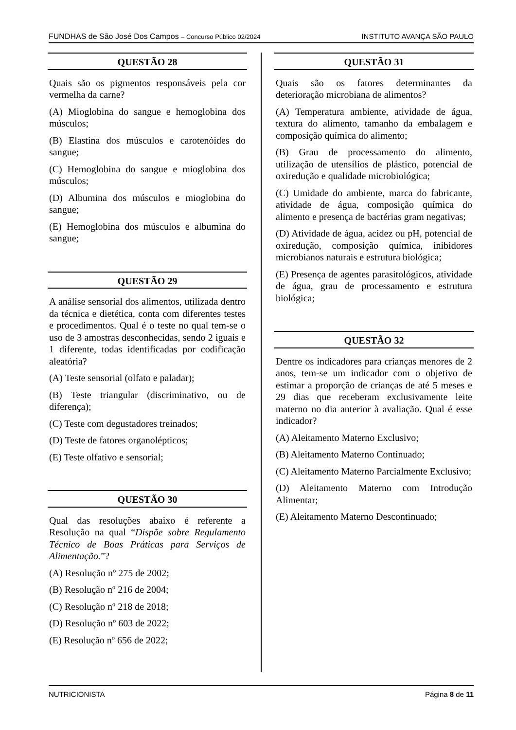FUNDHAS de São José Dos Campos – Concurso Público 02/2024 INSTITUTO AVANÇA SÃO PAULO
QUESTÃO 28
Quais são os pigmentos responsáveis pela cor vermelha da carne?
(A) Mioglobina do sangue e hemoglobina dos músculos;
(B) Elastina dos músculos e carotenóides do sangue;
(C) Hemoglobina do sangue e mioglobina dos músculos;
(D) Albumina dos músculos e mioglobina do sangue;
(E) Hemoglobina dos músculos e albumina do sangue;
QUESTÃO 29
A análise sensorial dos alimentos, utilizada dentro da técnica e dietética, conta com diferentes testes e procedimentos. Qual é o teste no qual tem-se o uso de 3 amostras desconhecidas, sendo 2 iguais e 1 diferente, todas identificadas por codificação aleatória?
(A) Teste sensorial (olfato e paladar);
(B) Teste triangular (discriminativo, ou de diferença);
(C) Teste com degustadores treinados;
(D) Teste de fatores organolépticos;
(E) Teste olfativo e sensorial;
QUESTÃO 30
Qual das resoluções abaixo é referente a Resolução na qual “Dispõe sobre Regulamento Técnico de Boas Práticas para Serviços de Alimentação.”?
(A) Resolução nº 275 de 2002;
(B) Resolução nº 216 de 2004;
(C) Resolução nº 218 de 2018;
(D) Resolução nº 603 de 2022;
(E) Resolução nº 656 de 2022;
QUESTÃO 31
Quais são os fatores determinantes da deterioração microbiana de alimentos?
(A) Temperatura ambiente, atividade de água, textura do alimento, tamanho da embalagem e composição química do alimento;
(B) Grau de processamento do alimento, utilização de utensílios de plástico, potencial de oxiredução e qualidade microbiológica;
(C) Umidade do ambiente, marca do fabricante, atividade de água, composição química do alimento e presença de bactérias gram negativas;
(D) Atividade de água, acidez ou pH, potencial de oxiredução, composição química, inibidores microbianos naturais e estrutura biológica;
(E) Presença de agentes parasitológicos, atividade de água, grau de processamento e estrutura biológica;
QUESTÃO 32
Dentre os indicadores para crianças menores de 2 anos, tem-se um indicador com o objetivo de estimar a proporção de crianças de até 5 meses e 29 dias que receberam exclusivamente leite materno no dia anterior à avaliação. Qual é esse indicador?
(A) Aleitamento Materno Exclusivo;
(B) Aleitamento Materno Continuado;
(C) Aleitamento Materno Parcialmente Exclusivo;
(D) Aleitamento Materno com Introdução Alimentar;
(E) Aleitamento Materno Descontinuado;
NUTRICIONISTA Página 8 de 11